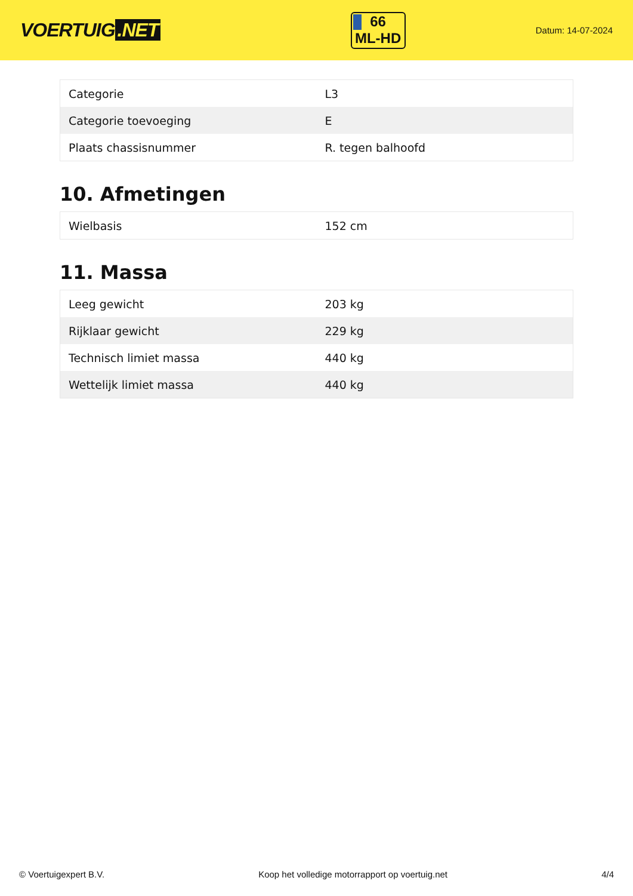VOERTUIG.NET
66
ML-HD
Datum: 14-07-2024
| Categorie | L3 |
| Categorie toevoeging | E |
| Plaats chassisnummer | R. tegen balhoofd |
10. Afmetingen
| Wielbasis | 152 cm |
11. Massa
| Leeg gewicht | 203 kg |
| Rijklaar gewicht | 229 kg |
| Technisch limiet massa | 440 kg |
| Wettelijk limiet massa | 440 kg |
© Voertuigexpert B.V. Koop het volledige motorrapport op voertuig.net 4/4